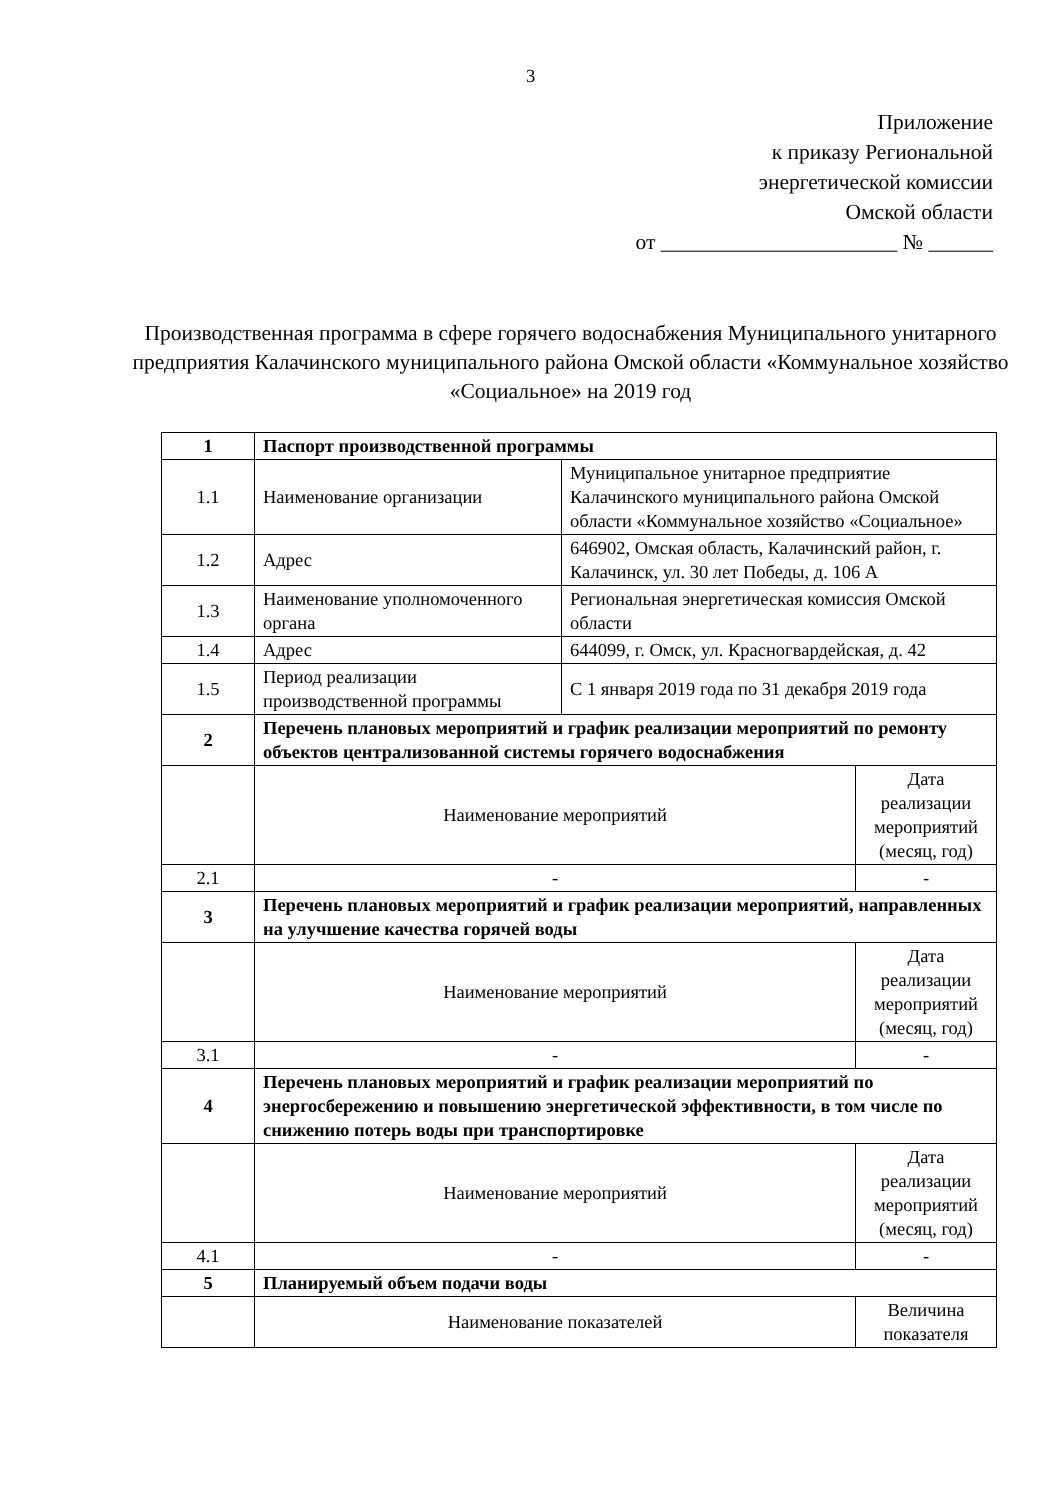3
Приложение
к приказу Региональной
энергетической комиссии
Омской области
от ______________________ № ______
Производственная программа в сфере горячего водоснабжения Муниципального унитарного предприятия Калачинского муниципального района Омской области «Коммунальное хозяйство «Социальное» на 2019 год
| 1 | Паспорт производственной программы | | |
| 1.1 | Наименование организации | Муниципальное унитарное предприятие Калачинского муниципального района Омской области «Коммунальное хозяйство «Социальное» | |
| 1.2 | Адрес | 646902, Омская область, Калачинский район, г. Калачинск, ул. 30 лет Победы, д. 106 А | |
| 1.3 | Наименование уполномоченного органа | Региональная энергетическая комиссия Омской области | |
| 1.4 | Адрес | 644099, г. Омск, ул. Красногвардейская, д. 42 | |
| 1.5 | Период реализации производственной программы | С 1 января 2019 года по 31 декабря 2019 года | |
| 2 | Перечень плановых мероприятий и график реализации мероприятий по ремонту объектов централизованной системы горячего водоснабжения | | |
| | Наименование мероприятий | | Дата реализации мероприятий (месяц, год) |
| 2.1 | - | | - |
| 3 | Перечень плановых мероприятий и график реализации мероприятий, направленных на улучшение качества горячей воды | | |
| | Наименование мероприятий | | Дата реализации мероприятий (месяц, год) |
| 3.1 | - | | - |
| 4 | Перечень плановых мероприятий и график реализации мероприятий по энергосбережению и повышению энергетической эффективности, в том числе по снижению потерь воды при транспортировке | | |
| | Наименование мероприятий | | Дата реализации мероприятий (месяц, год) |
| 4.1 | - | | - |
| 5 | Планируемый объем подачи воды | | |
| | Наименование показателей | | Величина показателя |